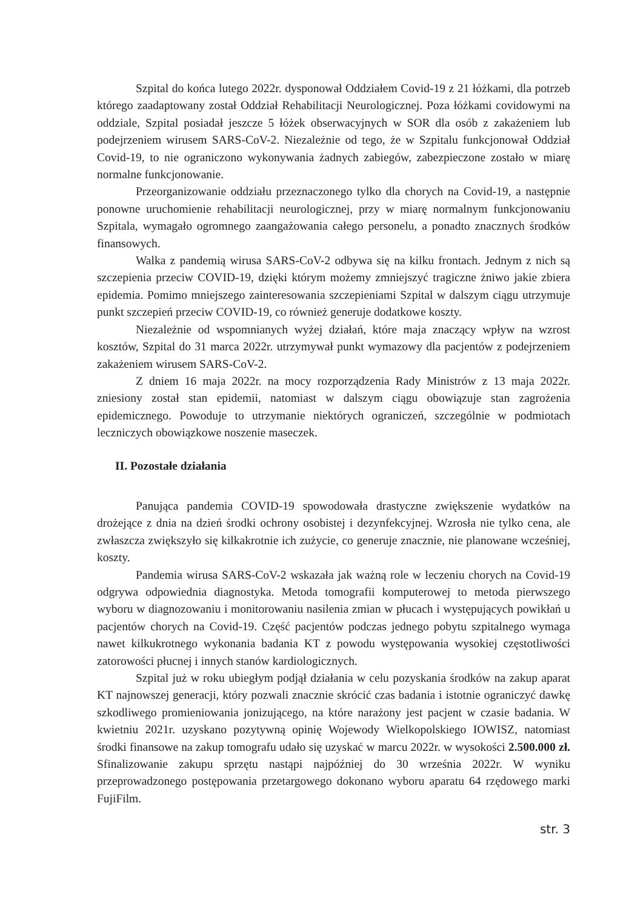Szpital do końca lutego 2022r. dysponował Oddziałem Covid-19 z 21 łóżkami, dla potrzeb którego zaadaptowany został Oddział Rehabilitacji Neurologicznej. Poza łóżkami covidowymi na oddziale, Szpital posiadał jeszcze 5 łóżek obserwacyjnych w SOR dla osób z zakażeniem lub podejrzeniem wirusem SARS-CoV-2. Niezależnie od tego, że w Szpitalu funkcjonował Oddział Covid-19, to nie ograniczono wykonywania żadnych zabiegów, zabezpieczone zostało w miarę normalne funkcjonowanie.
Przeorganizowanie oddziału przeznaczonego tylko dla chorych na Covid-19, a następnie ponowne uruchomienie rehabilitacji neurologicznej, przy w miarę normalnym funkcjonowaniu Szpitala, wymagało ogromnego zaangażowania całego personelu, a ponadto znacznych środków finansowych.
Walka z pandemią wirusa SARS-CoV-2 odbywa się na kilku frontach. Jednym z nich są szczepienia przeciw COVID-19, dzięki którym możemy zmniejszyć tragiczne żniwo jakie zbiera epidemia. Pomimo mniejszego zainteresowania szczepieniami Szpital w dalszym ciągu utrzymuje punkt szczepień przeciw COVID-19, co również generuje dodatkowe koszty.
Niezależnie od wspomnianych wyżej działań, które maja znaczący wpływ na wzrost kosztów, Szpital do 31 marca 2022r. utrzymywał punkt wymazowy dla pacjentów z podejrzeniem zakażeniem wirusem SARS-CoV-2.
Z dniem 16 maja 2022r. na mocy rozporządzenia Rady Ministrów z 13 maja 2022r. zniesiony został stan epidemii, natomiast w dalszym ciągu obowiązuje stan zagrożenia epidemicznego. Powoduje to utrzymanie niektórych ograniczeń, szczególnie w podmiotach leczniczych obowiązkowe noszenie maseczek.
II. Pozostałe działania
Panująca pandemia COVID-19 spowodowała drastyczne zwiększenie wydatków na drożejące z dnia na dzień środki ochrony osobistej i dezynfekcyjnej. Wzrosła nie tylko cena, ale zwłaszcza zwiększyło się kilkakrotnie ich zużycie, co generuje znacznie, nie planowane wcześniej, koszty.
Pandemia wirusa SARS-CoV-2 wskazała jak ważną role w leczeniu chorych na Covid-19 odgrywa odpowiednia diagnostyka. Metoda tomografii komputerowej to metoda pierwszego wyboru w diagnozowaniu i monitorowaniu nasilenia zmian w płucach i występujących powikłań u pacjentów chorych na Covid-19. Część pacjentów podczas jednego pobytu szpitalnego wymaga nawet kilkukrotnego wykonania badania KT z powodu występowania wysokiej częstotliwości zatorowości płucnej i innych stanów kardiologicznych.
Szpital już w roku ubiegłym podjął działania w celu pozyskania środków na zakup aparat KT najnowszej generacji, który pozwali znacznie skrócić czas badania i istotnie ograniczyć dawkę szkodliwego promieniowania jonizującego, na które narażony jest pacjent w czasie badania. W kwietniu 2021r. uzyskano pozytywną opinię Wojewody Wielkopolskiego IOWISZ, natomiast środki finansowe na zakup tomografu udało się uzyskać w marcu 2022r. w wysokości 2.500.000 zł. Sfinalizowanie zakupu sprzętu nastąpi najpóźniej do 30 września 2022r. W wyniku przeprowadzonego postępowania przetargowego dokonano wyboru aparatu 64 rzędowego marki FujiFilm.
str. 3